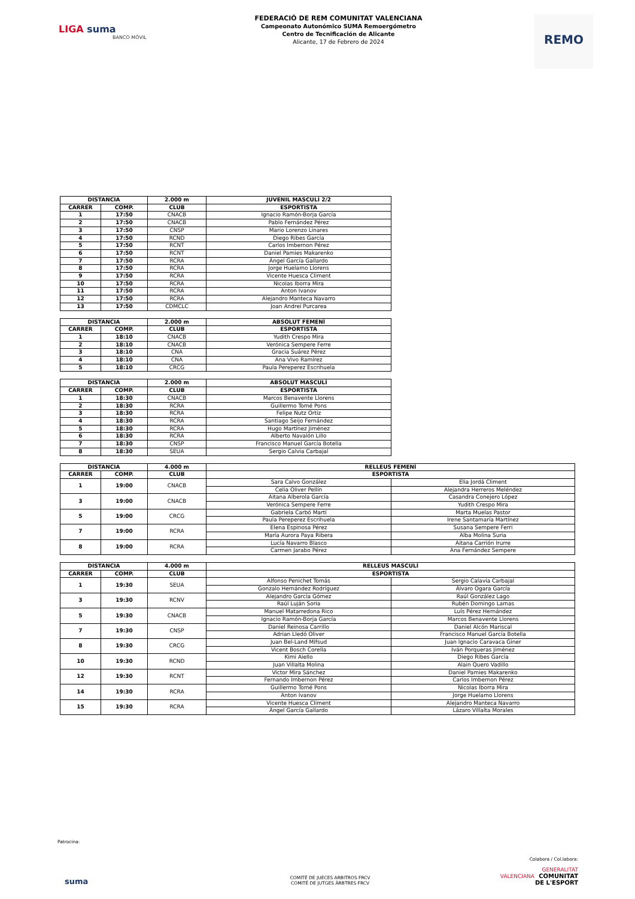LIGA suma
BANCO MÓVIL
FEDERACIÓ DE REM COMUNITAT VALENCIANA
Campeonato Autonómico SUMA Remoergómetro
Centro de Tecnificación de Alicante
Alicante, 17 de Febrero de 2024
REMO
| DISTANCIA | | 2.000 m | JUVENIL MASCULÍ 2/2 |
| --- | --- | --- | --- |
| CARRER | COMP. | CLUB | ESPORTISTA |
| 1 | 17:50 | CNACB | Ignacio Ramón-Borja García |
| 2 | 17:50 | CNACB | Pablo Fernández Pérez |
| 3 | 17:50 | CNSP | Mario Lorenzo Linares |
| 4 | 17:50 | RCND | Diego Ribes García |
| 5 | 17:50 | RCNT | Carlos Imbernon Pérez |
| 6 | 17:50 | RCNT | Daniel Pamies Makarenko |
| 7 | 17:50 | RCRA | Ángel García Gallardo |
| 8 | 17:50 | RCRA | Jorge Huelamo Llorens |
| 9 | 17:50 | RCRA | Vicente Huesca Climent |
| 10 | 17:50 | RCRA | Nicolas Iborra Mira |
| 11 | 17:50 | RCRA | Anton Ivanov |
| 12 | 17:50 | RCRA | Alejandro Manteca Navarro |
| 13 | 17:50 | CDMCLC | Joan Andrei Purcarea |
| DISTANCIA | | 2.000 m | ABSOLUT FEMENÍ |
| --- | --- | --- | --- |
| CARRER | COMP. | CLUB | ESPORTISTA |
| 1 | 18:10 | CNACB | Yudith Crespo Mira |
| 2 | 18:10 | CNACB | Verónica Sempere Ferre |
| 3 | 18:10 | CNA | Gracia Suárez Pérez |
| 4 | 18:10 | CNA | Ana Vivo Ramírez |
| 5 | 18:10 | CRCG | Paula Pereperez Escrihuela |
| DISTANCIA | | 2.000 m | ABSOLUT MASCULÍ |
| --- | --- | --- | --- |
| CARRER | COMP. | CLUB | ESPORTISTA |
| 1 | 18:30 | CNACB | Marcos Benavente Llorens |
| 2 | 18:30 | RCRA | Guillermo Tomé Pons |
| 3 | 18:30 | RCRA | Felipe Nutz Ortiz |
| 4 | 18:30 | RCRA | Santiago Seijo Fernández |
| 5 | 18:30 | RCRA | Hugo Martínez Jiménez |
| 6 | 18:30 | RCRA | Alberto Navalón Lillo |
| 7 | 18:30 | CNSP | Francisco Manuel García Botella |
| 8 | 18:30 | SEUA | Sergio Calvia Carbajal |
| DISTANCIA | | 4.000 m | RELLEUS FEMENÍ | |
| --- | --- | --- | --- | --- |
| CARRER | COMP. | CLUB | ESPORTISTA | |
| 1 | 19:00 | CNACB | Sara Calvo González | Elia Jordá Climent |
| | | | Celia Oliver Pellín | Alejandra Herreros Meléndez |
| 3 | 19:00 | CNACB | Aitana Alberola García | Casandra Conejero López |
| | | | Verónica Sempere Ferre | Yudith Crespo Mira |
| 5 | 19:00 | CRCG | Gabriela Carbó Martí | Marta Muelas Pastor |
| | | | Paula Pereperez Escrihuela | Irene Santamaría Martínez |
| 7 | 19:00 | RCRA | Elena Espinosa Pérez | Susana Sempere Ferri |
| | | | María Aurora Paya Ribera | Alba Molina Suria |
| 8 | 19:00 | RCRA | Lucía Navarro Blasco | Aitana Carrión Irurre |
| | | | Carmen Jarabo Pérez | Ana Fernández Sempere |
| DISTANCIA | | 4.000 m | RELLEUS MASCULÍ | |
| --- | --- | --- | --- | --- |
| CARRER | COMP. | CLUB | ESPORTISTA | |
| 1 | 19:30 | SEUA | Alfonso Penichet Tomás | Sergio Calavia Carbajal |
| | | | Gonzalo Hernández Rodríguez | Álvaro Ogara García |
| 3 | 19:30 | RCNV | Alejandro García Gómez | Raúl González Lago |
| | | | Raúl Luján Soria | Rubén Domingo Lamas |
| 5 | 19:30 | CNACB | Manuel Matarredona Rico | Luís Pérez Hernández |
| | | | Ignacio Ramón-Borja García | Marcos Benavente Llorens |
| 7 | 19:30 | CNSP | Daniel Reinosa Carrillo | Daniel Alcón Mariscal |
| | | | Adrian Lledó Oliver | Francisco Manuel García Botella |
| 8 | 19:30 | CRCG | Juan Bel-Land Mifsud | Juan Ignacio Caravaca Giner |
| | | | Vicent Bosch Corella | Iván Porqueras Jiménez |
| 10 | 19:30 | RCND | Kimi Aiello | Diego Ribes García |
| | | | Juan Villalta Molina | Alain Quero Vadillo |
| 12 | 19:30 | RCNT | Victor Mira Sánchez | Daniel Pamies Makarenko |
| | | | Fernando Imbernon Pérez | Carlos Imbernon Pérez |
| 14 | 19:30 | RCRA | Guillermo Tomé Pons | Nicolas Iborra Mira |
| | | | Anton Ivanov | Jorge Huelamo Llorens |
| 15 | 19:30 | RCRA | Vicente Huesca Climent | Alejandro Manteca Navarro |
| | | | Ángel García Gallardo | Lázaro Villalta Morales |
Patrocina:
suma
COMITÉ DE JUECES ARBITROS FRCV
COMITÉ DE JUTGES ÀRBTRES FRCV
Colabora / Col.labora:
GENERALITAT
VALENCIANA COMUNITAT
DE L'ESPORT